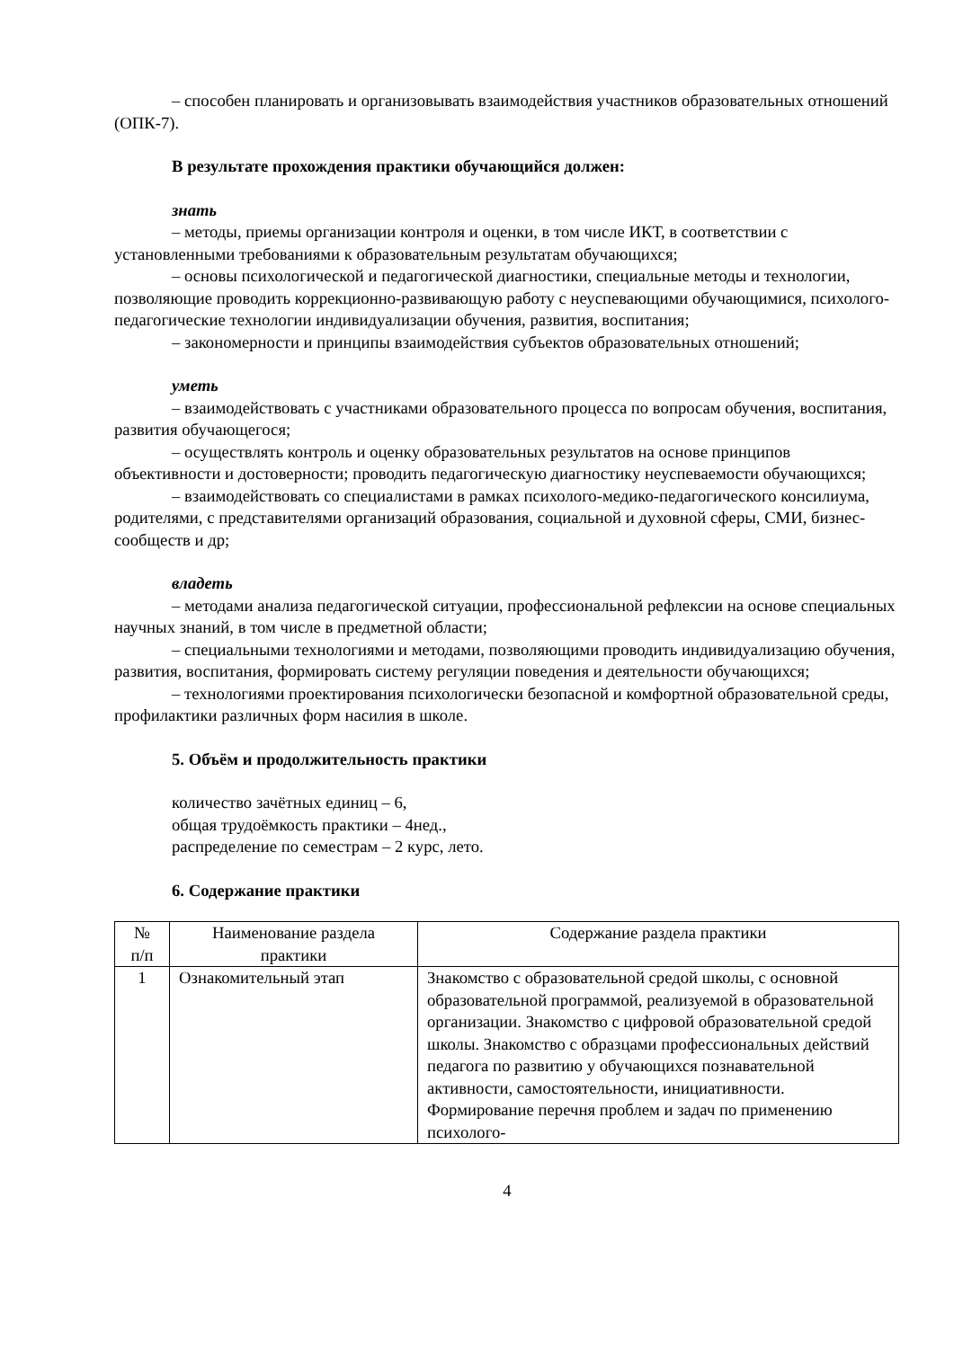– способен планировать и организовывать взаимодействия участников образовательных отношений (ОПК-7).
В результате прохождения практики обучающийся должен:
знать
– методы, приемы организации контроля и оценки, в том числе ИКТ, в соответствии с установленными требованиями к образовательным результатам обучающихся;
– основы психологической и педагогической диагностики, специальные методы и технологии, позволяющие проводить коррекционно-развивающую работу с неуспевающими обучающимися, психолого-педагогические технологии индивидуализации обучения, развития, воспитания;
– закономерности и принципы взаимодействия субъектов образовательных отношений;
уметь
– взаимодействовать с участниками образовательного процесса по вопросам обучения, воспитания, развития обучающегося;
– осуществлять контроль и оценку образовательных результатов на основе принципов объективности и достоверности; проводить педагогическую диагностику неуспеваемости обучающихся;
– взаимодействовать со специалистами в рамках психолого-медико-педагогического консилиума, родителями, с представителями организаций образования, социальной и духовной сферы, СМИ, бизнес-сообществ и др;
владеть
– методами анализа педагогической ситуации, профессиональной рефлексии на основе специальных научных знаний, в том числе в предметной области;
– специальными технологиями и методами, позволяющими проводить индивидуализацию обучения, развития, воспитания, формировать систему регуляции поведения и деятельности обучающихся;
– технологиями проектирования психологически безопасной и комфортной образовательной среды, профилактики различных форм насилия в школе.
5. Объём и продолжительность практики
количество зачётных единиц – 6,
общая трудоёмкость практики – 4нед.,
распределение по семестрам – 2 курс, лето.
6. Содержание практики
| № п/п | Наименование раздела практики | Содержание раздела практики |
| --- | --- | --- |
| 1 | Ознакомительный этап | Знакомство с образовательной средой школы, с основной образовательной программой, реализуемой в образовательной организации. Знакомство с цифровой образовательной средой школы. Знакомство с образцами профессиональных действий педагога по развитию у обучающихся познавательной активности, самостоятельности, инициативности. Формирование перечня проблем и задач по применению психолого- |
4